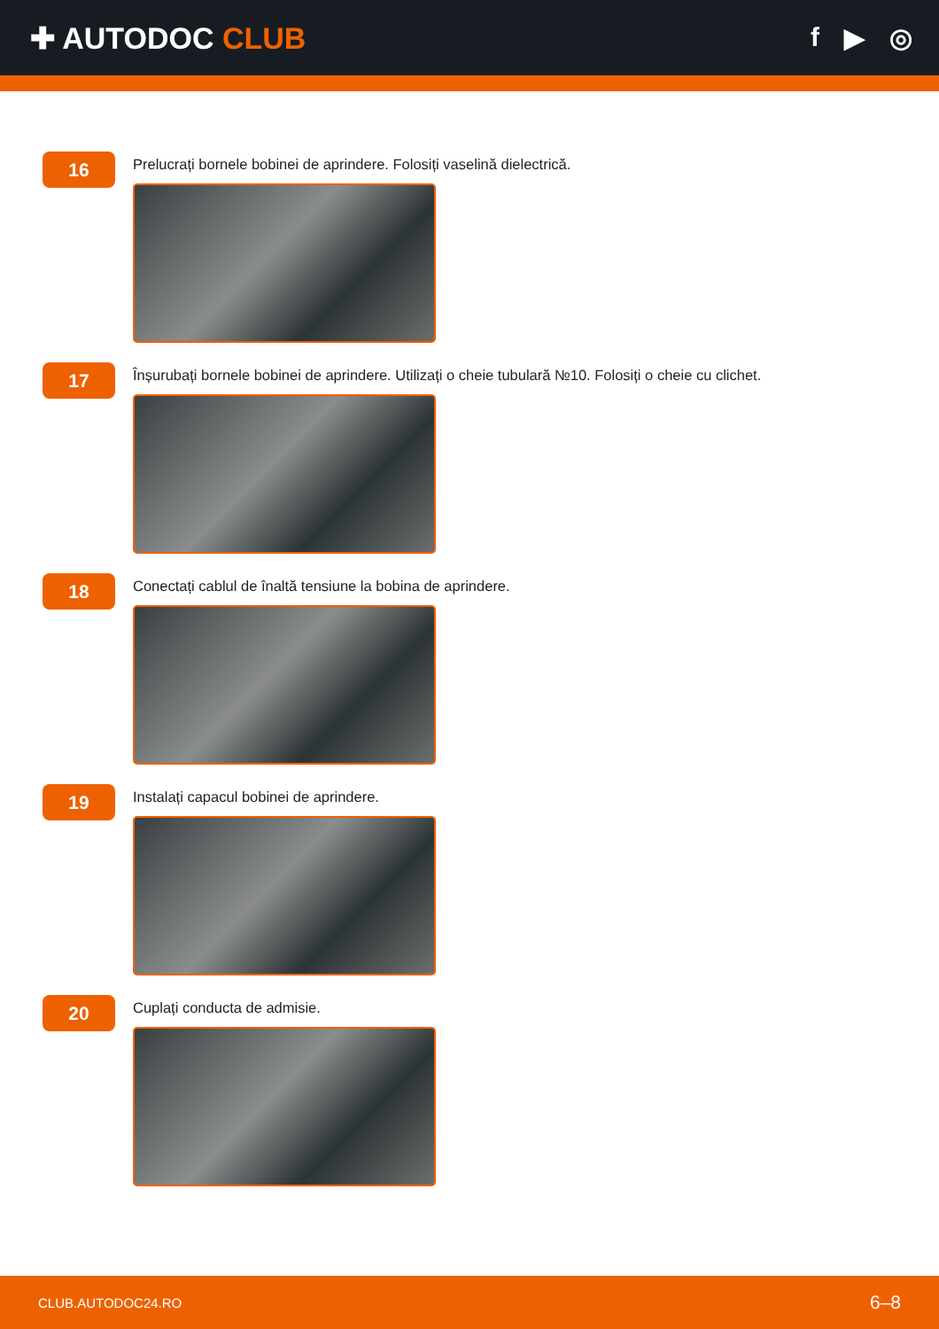✚ AUTODOC CLUB f ▶ ◎
16
Prelucrați bornele bobinei de aprindere. Folosiți vaselină dielectrică.
17
Înșurubați bornele bobinei de aprindere. Utilizați o cheie tubulară №10. Folosiți o cheie cu clichet.
18
Conectați cablul de înaltă tensiune la bobina de aprindere.
19
Instalați capacul bobinei de aprindere.
20
Cuplați conducta de admisie.
CLUB.AUTODOC24.RO 6–8